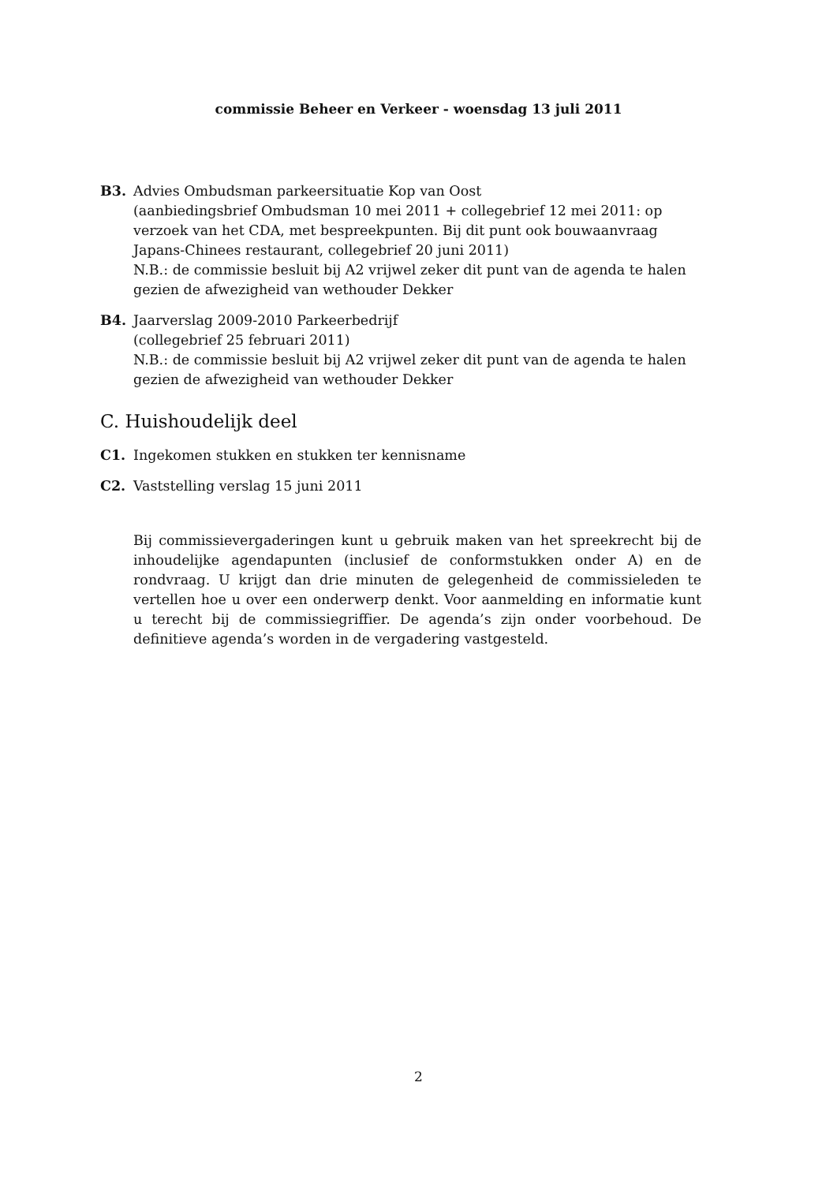commissie Beheer en Verkeer - woensdag 13 juli 2011
B3. Advies Ombudsman parkeersituatie Kop van Oost
(aanbiedingsbrief Ombudsman 10 mei 2011 + collegebrief 12 mei 2011: op verzoek van het CDA, met bespreekpunten. Bij dit punt ook bouwaanvraag Japans-Chinees restaurant, collegebrief 20 juni 2011)
N.B.: de commissie besluit bij A2 vrijwel zeker dit punt van de agenda te halen gezien de afwezigheid van wethouder Dekker
B4. Jaarverslag 2009-2010 Parkeerbedrijf
(collegebrief 25 februari 2011)
N.B.: de commissie besluit bij A2 vrijwel zeker dit punt van de agenda te halen gezien de afwezigheid van wethouder Dekker
C. Huishoudelijk deel
C1. Ingekomen stukken en stukken ter kennisname
C2. Vaststelling verslag 15 juni 2011
Bij commissievergaderingen kunt u gebruik maken van het spreekrecht bij de inhoudelijke agendapunten (inclusief de conformstukken onder A) en de rondvraag. U krijgt dan drie minuten de gelegenheid de commissieleden te vertellen hoe u over een onderwerp denkt. Voor aanmelding en informatie kunt u terecht bij de commissiegriffier. De agenda’s zijn onder voorbehoud. De definitieve agenda’s worden in de vergadering vastgesteld.
2